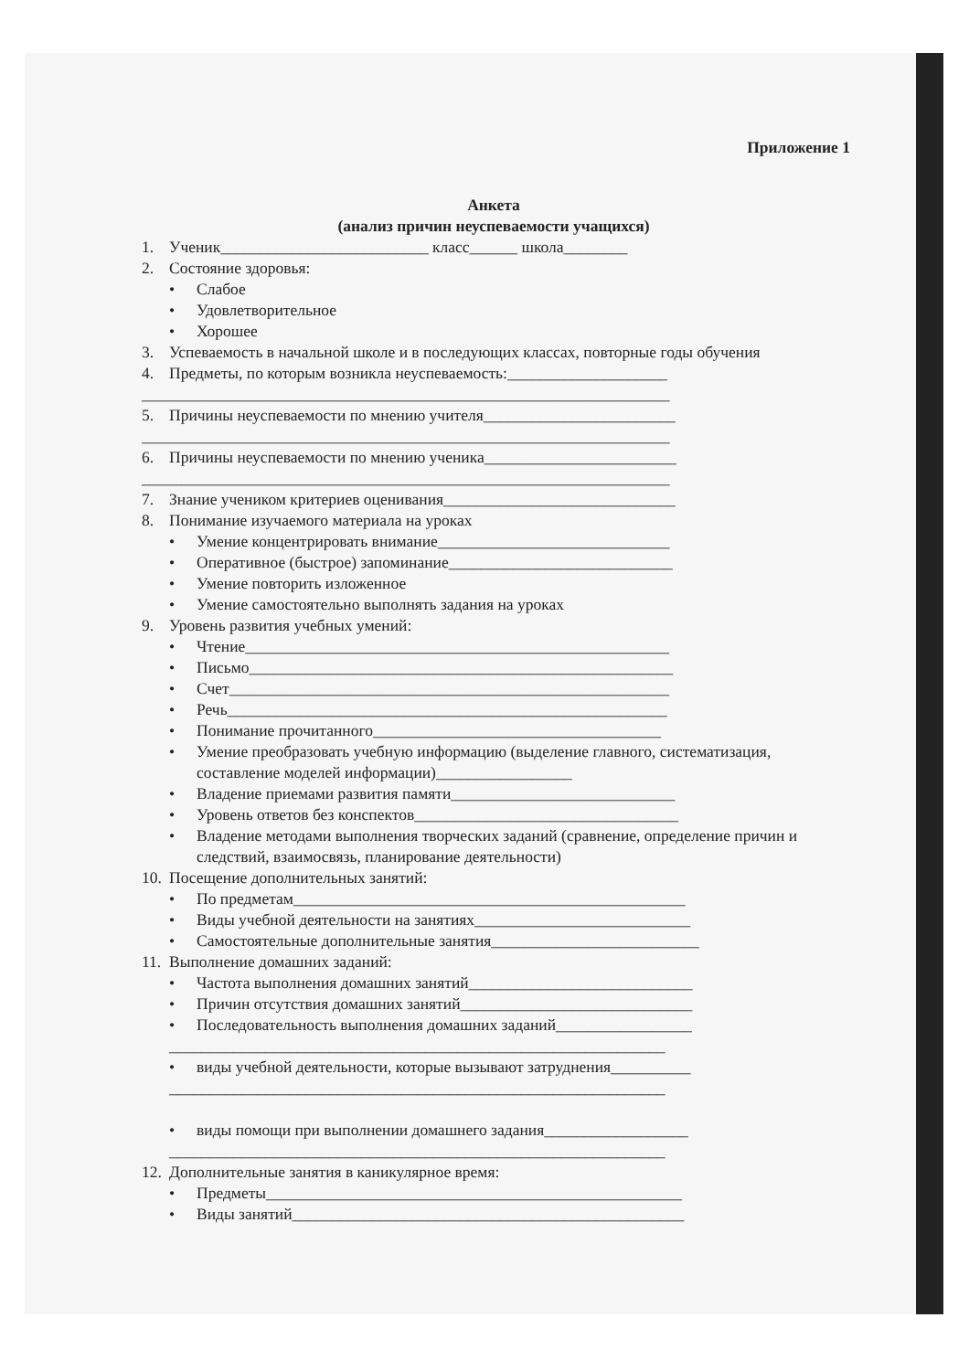Приложение 1
Анкета
(анализ причин неуспеваемости учащихся)
1. Ученик__________________________ класс______ школа________
2. Состояние здоровья:
• Слабое
• Удовлетворительное
• Хорошее
3. Успеваемость в начальной школе и в последующих классах, повторные годы обучения
4. Предметы, по которым возникла неуспеваемость:____________________
__________________________________________________________________
5. Причины неуспеваемости по мнению учителя________________________
__________________________________________________________________
6. Причины неуспеваемости по мнению ученика________________________
__________________________________________________________________
7. Знание учеником критериев оценивания_____________________________
8. Понимание изучаемого материала на уроках
• Умение концентрировать внимание_____________________________
• Оперативное (быстрое) запоминание____________________________
• Умение повторить изложенное
• Умение самостоятельно выполнять задания на уроках
9. Уровень развития учебных умений:
• Чтение_____________________________________________________
• Письмо_____________________________________________________
• Счет_______________________________________________________
• Речь_______________________________________________________
• Понимание прочитанного____________________________________
• Умение преобразовать учебную информацию (выделение главного, систематизация, составление моделей информации)_________________
• Владение приемами развития памяти____________________________
• Уровень ответов без конспектов_________________________________
• Владение методами выполнения творческих заданий (сравнение, определение причин и следствий, взаимосвязь, планирование деятельности)
10. Посещение дополнительных занятий:
• По предметам_________________________________________________
• Виды учебной деятельности на занятиях___________________________
• Самостоятельные дополнительные занятия__________________________
11. Выполнение домашних заданий:
• Частота выполнения домашних занятий____________________________
• Причин отсутствия домашних занятий_____________________________
• Последовательность выполнения домашних заданий_________________
______________________________________________________________
• виды учебной деятельности, которые вызывают затруднения__________
______________________________________________________________
• виды помощи при выполнении домашнего задания__________________
______________________________________________________________
12. Дополнительные занятия в каникулярное время:
• Предметы____________________________________________________
• Виды занятий_________________________________________________